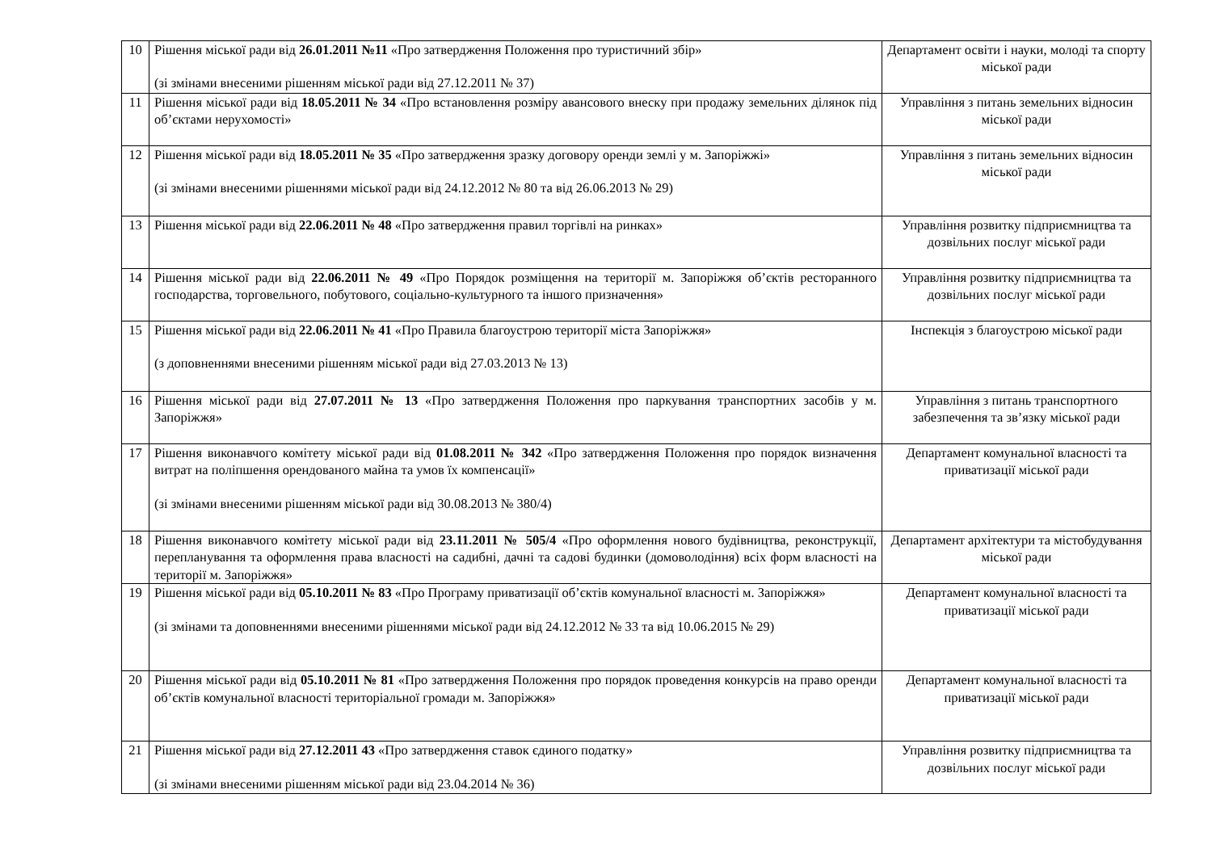| 10 | Рішення міської ради від 26.01.2011 №11 «Про затвердження Положення про туристичний збір» (зі змінами внесеними рішенням міської ради від 27.12.2011 № 37) | Департамент освіти і науки, молоді та спорту міської ради |
| 11 | Рішення міської ради від 18.05.2011 № 34 «Про встановлення розміру авансового внеску при продажу земельних ділянок під об’єктами нерухомості» | Управління з питань земельних відносин міської ради |
| 12 | Рішення міської ради від 18.05.2011 № 35 «Про затвердження зразку договору оренди землі у м. Запоріжжі» (зі змінами внесеними рішеннями міської ради від 24.12.2012 № 80 та від 26.06.2013 № 29) | Управління з питань земельних відносин міської ради |
| 13 | Рішення міської ради від 22.06.2011 № 48 «Про затвердження правил торгівлі на ринках» | Управління розвитку підприємництва та дозвільних послуг міської ради |
| 14 | Рішення міської ради від 22.06.2011 № 49 «Про Порядок розміщення на території м. Запоріжжя об’єктів ресторанного господарства, торговельного, побутового, соціально-культурного та іншого призначення» | Управління розвитку підприємництва та дозвільних послуг міської ради |
| 15 | Рішення міської ради від 22.06.2011 № 41 «Про Правила благоустрою території міста Запоріжжя» (з доповненнями внесеними рішенням міської ради від 27.03.2013 № 13) | Інспекція з благоустрою міської ради |
| 16 | Рішення міської ради від 27.07.2011 № 13 «Про затвердження Положення про паркування транспортних засобів у м. Запоріжжя» | Управління з питань транспортного забезпечення та зв’язку міської ради |
| 17 | Рішення виконавчого комітету міської ради від 01.08.2011 № 342 «Про затвердження Положення про порядок визначення витрат на поліпшення орендованого майна та умов їх компенсації» (зі змінами внесеними рішенням міської ради від 30.08.2013 № 380/4) | Департамент комунальної власності та приватизації міської ради |
| 18 | Рішення виконавчого комітету міської ради від 23.11.2011 № 505/4 «Про оформлення нового будівництва, реконструкції, перепланування та оформлення права власності на садибні, дачні та садові будинки (домоволодіння) всіх форм власності на території м. Запоріжжя» | Департамент архітектури та містобудування міської ради |
| 19 | Рішення міської ради від 05.10.2011 № 83 «Про Програму приватизації об’єктів комунальної власності м. Запоріжжя» (зі змінами та доповненнями внесеними рішеннями міської ради від 24.12.2012 № 33 та від 10.06.2015 № 29) | Департамент комунальної власності та приватизації міської ради |
| 20 | Рішення міської ради від 05.10.2011 № 81 «Про затвердження Положення про порядок проведення конкурсів на право оренди об’єктів комунальної власності територіальної громади м. Запоріжжя» | Департамент комунальної власності та приватизації міської ради |
| 21 | Рішення міської ради від 27.12.2011 43 «Про затвердження ставок єдиного податку» (зі змінами внесеними рішенням міської ради від 23.04.2014 № 36) | Управління розвитку підприємництва та дозвільних послуг міської ради |